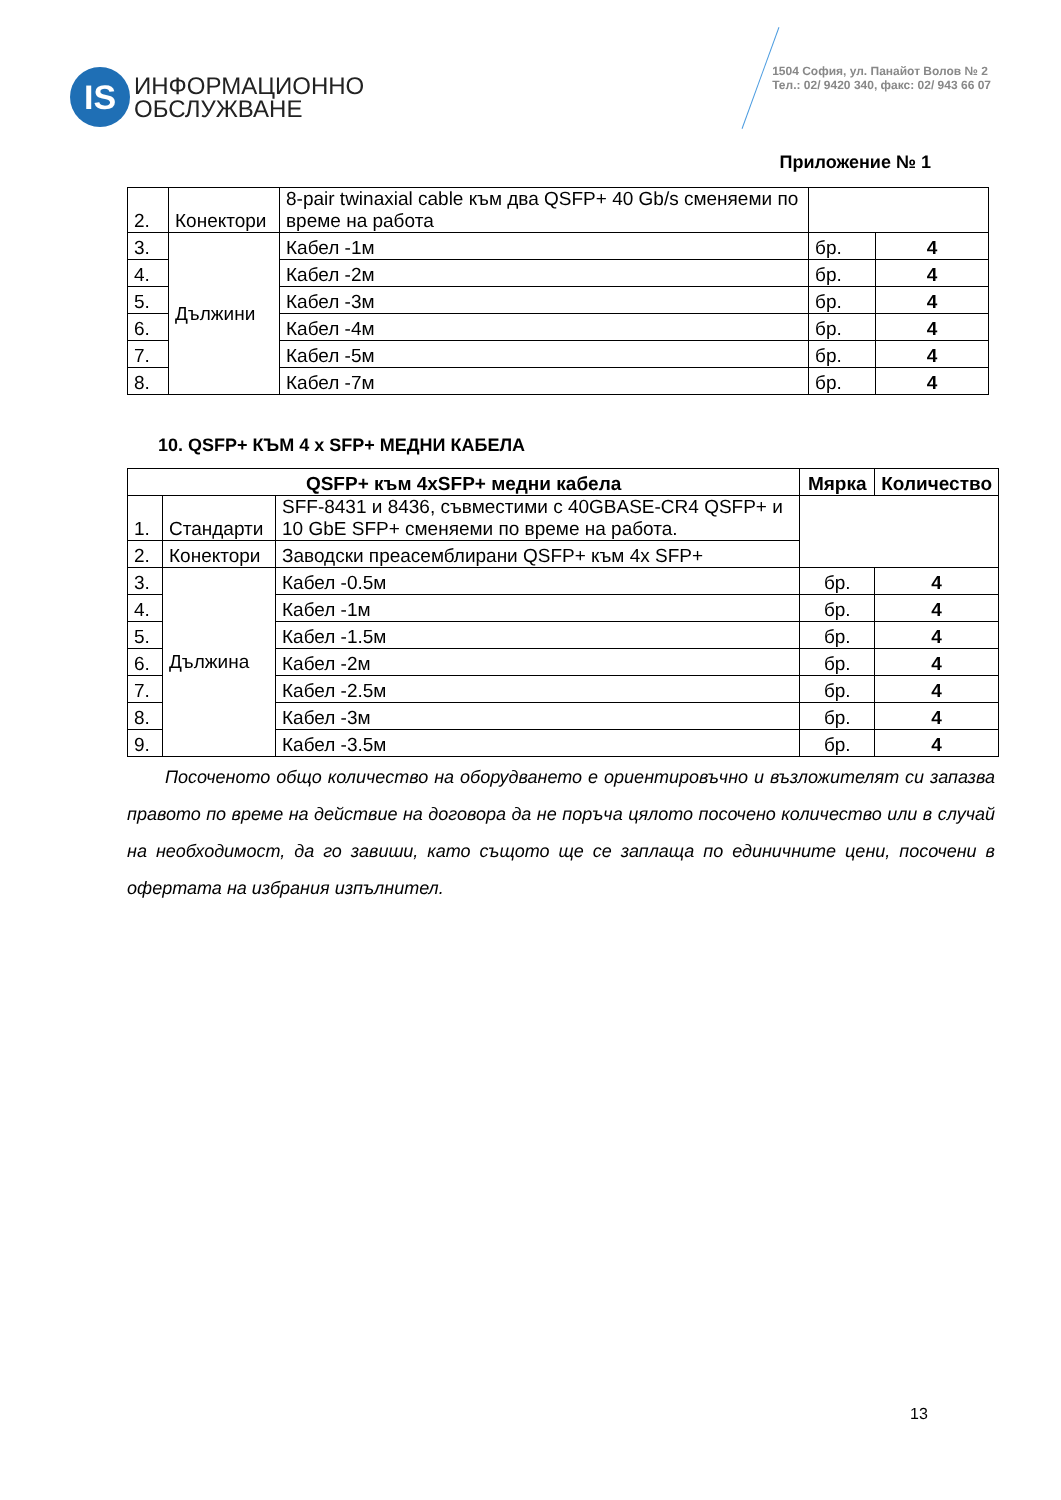IS
ИНФОРМАЦИОННО
ОБСЛУЖВАНЕ
1504 София, ул. Панайот Волов № 2
Тел.: 02/ 9420 340, факс: 02/ 943 66 07
Приложение № 1
| 2. | Конектори | 8-pair twinaxial cable към два QSFP+ 40 Gb/s сменяеми по време на работа | | |
| 3. | Дължини | Кабел -1м | бр. | 4 |
| 4. | | Кабел -2м | бр. | 4 |
| 5. | | Кабел -3м | бр. | 4 |
| 6. | | Кабел -4м | бр. | 4 |
| 7. | | Кабел -5м | бр. | 4 |
| 8. | | Кабел -7м | бр. | 4 |
10. QSFP+ КЪМ 4 x SFP+ МЕДНИ КАБЕЛА
| QSFP+ към 4xSFP+ медни кабела | | | Мярка | Количество |
| --- | --- | --- | --- | --- |
| 1. | Стандарти | SFF-8431 и 8436, съвместими с 40GBASE-CR4 QSFP+ и 10 GbE SFP+ сменяеми по време на работа. | | |
| 2. | Конектори | Заводски преасемблирани QSFP+ към 4x SFP+ | | |
| 3. | Дължина | Кабел -0.5м | бр. | 4 |
| 4. | | Кабел -1м | бр. | 4 |
| 5. | | Кабел -1.5м | бр. | 4 |
| 6. | | Кабел -2м | бр. | 4 |
| 7. | | Кабел -2.5м | бр. | 4 |
| 8. | | Кабел -3м | бр. | 4 |
| 9. | | Кабел -3.5м | бр. | 4 |
Посоченото общо количество на оборудването е ориентировъчно и възложителят си запазва правото по време на действие на договора да не поръча цялото посочено количество или в случай на необходимост, да го завиши, като същото ще се заплаща по единичните цени, посочени в офертата на избрания изпълнител.
13